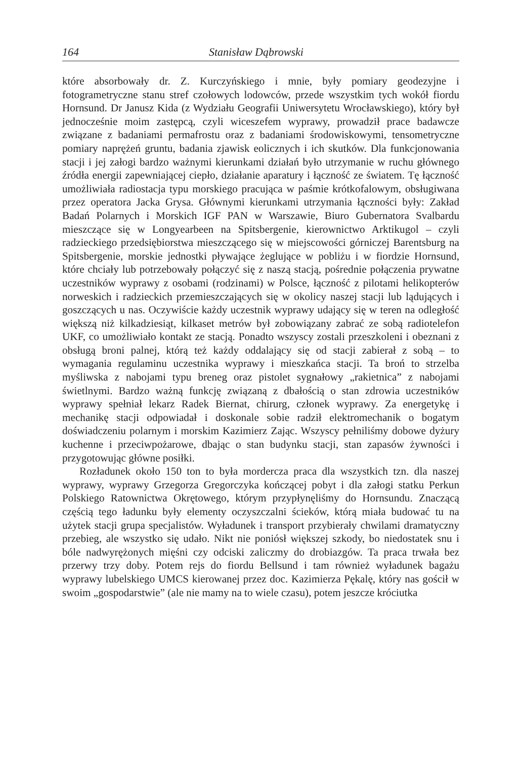164 Stanisław Dąbrowski
które absorbowały dr. Z. Kurczyńskiego i mnie, były pomiary geodezyjne i fotogrametryczne stanu stref czołowych lodowców, przede wszystkim tych wokół fiordu Hornsund. Dr Janusz Kida (z Wydziału Geografii Uniwersytetu Wrocławskiego), który był jednocześnie moim zastępcą, czyli wiceszefem wyprawy, prowadził prace badawcze związane z badaniami permafrostu oraz z badaniami środowiskowymi, tensometryczne pomiary naprężeń gruntu, badania zjawisk eolicznych i ich skutków. Dla funkcjonowania stacji i jej załogi bardzo ważnymi kierunkami działań było utrzymanie w ruchu głównego źródła energii zapewniającej ciepło, działanie aparatury i łączność ze światem. Tę łączność umożliwiała radiostacja typu morskiego pracująca w paśmie krótkofalowym, obsługiwana przez operatora Jacka Grysa. Głównymi kierunkami utrzymania łączności były: Zakład Badań Polarnych i Morskich IGF PAN w Warszawie, Biuro Gubernatora Svalbardu mieszczące się w Longyearbeen na Spitsbergenie, kierownictwo Arktikugol – czyli radzieckiego przedsiębiorstwa mieszczącego się w miejscowości górniczej Barentsburg na Spitsbergenie, morskie jednostki pływające żeglujące w pobliżu i w fiordzie Hornsund, które chciały lub potrzebowały połączyć się z naszą stacją, pośrednie połączenia prywatne uczestników wyprawy z osobami (rodzinami) w Polsce, łączność z pilotami helikopterów norweskich i radzieckich przemieszczających się w okolicy naszej stacji lub lądujących i goszczących u nas. Oczywiście każdy uczestnik wyprawy udający się w teren na odległość większą niż kilkadziesiąt, kilkaset metrów był zobowiązany zabrać ze sobą radiotelefon UKF, co umożliwiało kontakt ze stacją. Ponadto wszyscy zostali przeszkoleni i obeznani z obsługą broni palnej, którą też każdy oddalający się od stacji zabierał z sobą – to wymagania regulaminu uczestnika wyprawy i mieszkańca stacji. Ta broń to strzelba myśliwska z nabojami typu breneg oraz pistolet sygnałowy „rakietnica” z nabojami świetlnymi. Bardzo ważną funkcję związaną z dbałością o stan zdrowia uczestników wyprawy spełniał lekarz Radek Biernat, chirurg, członek wyprawy. Za energetykę i mechanikę stacji odpowiadał i doskonale sobie radził elektromechanik o bogatym doświadczeniu polarnym i morskim Kazimierz Zając. Wszyscy pełniliśmy dobowe dyżury kuchenne i przeciwpożarowe, dbając o stan budynku stacji, stan zapasów żywności i przygotowując główne posiłki.
Rozładunek około 150 ton to była mordercza praca dla wszystkich tzn. dla naszej wyprawy, wyprawy Grzegorza Gregorczyka kończącej pobyt i dla załogi statku Perkun Polskiego Ratownictwa Okrętowego, którym przypłynęliśmy do Hornsundu. Znaczącą częścią tego ładunku były elementy oczyszczalni ścieków, którą miała budować tu na użytek stacji grupa specjalistów. Wyładunek i transport przybierały chwilami dramatyczny przebieg, ale wszystko się udało. Nikt nie poniósł większej szkody, bo niedostatek snu i bóle nadwyrężonych mięśni czy odciski zaliczmy do drobiazgów. Ta praca trwała bez przerwy trzy doby. Potem rejs do fiordu Bellsund i tam również wyładunek bagażu wyprawy lubelskiego UMCS kierowanej przez doc. Kazimierza Pękalę, który nas gościł w swoim „gospodarstwie” (ale nie mamy na to wiele czasu), potem jeszcze króciutka